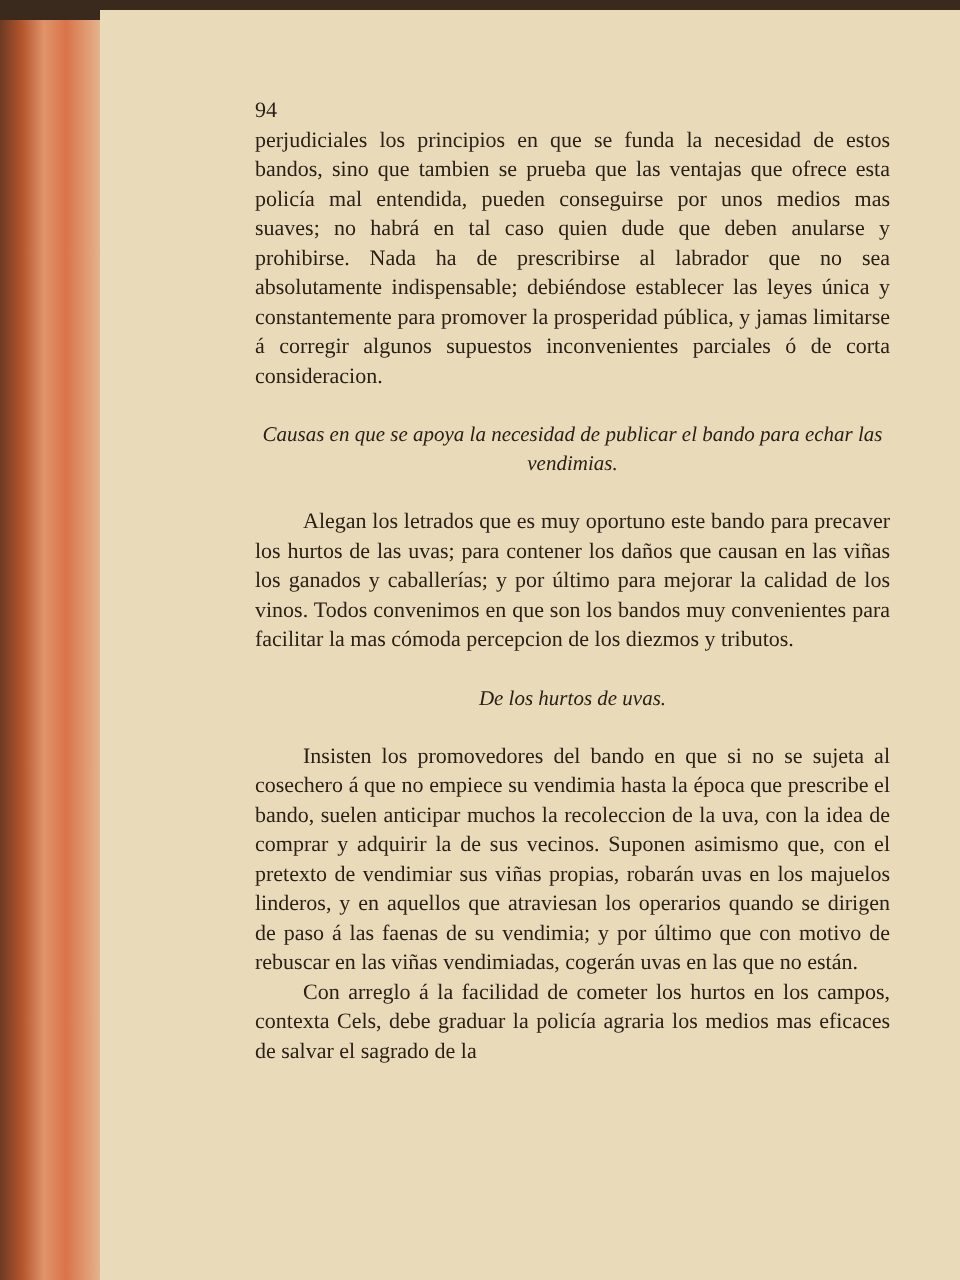94
perjudiciales los principios en que se funda la necesidad de estos bandos, sino que tambien se prueba que las ventajas que ofrece esta policía mal entendida, pueden conseguirse por unos medios mas suaves; no habrá en tal caso quien dude que deben anularse y prohibirse. Nada ha de prescribirse al labrador que no sea absolutamente indispensable; debiéndose establecer las leyes única y constantemente para promover la prosperidad pública, y jamas limitarse á corregir algunos supuestos inconvenientes parciales ó de corta consideracion.
Causas en que se apoya la necesidad de publicar el bando para echar las vendimias.
Alegan los letrados que es muy oportuno este bando para precaver los hurtos de las uvas; para contener los daños que causan en las viñas los ganados y caballerías; y por último para mejorar la calidad de los vinos. Todos convenimos en que son los bandos muy convenientes para facilitar la mas cómoda percepcion de los diezmos y tributos.
De los hurtos de uvas.
Insisten los promovedores del bando en que si no se sujeta al cosechero á que no empiece su vendimia hasta la época que prescribe el bando, suelen anticipar muchos la recoleccion de la uva, con la idea de comprar y adquirir la de sus vecinos. Suponen asimismo que, con el pretexto de vendimiar sus viñas propias, robarán uvas en los majuelos linderos, y en aquellos que atraviesan los operarios quando se dirigen de paso á las faenas de su vendimia; y por último que con motivo de rebuscar en las viñas vendimiadas, cogerán uvas en las que no están.
Con arreglo á la facilidad de cometer los hurtos en los campos, contexta Cels, debe graduar la policía agraria los medios mas eficaces de salvar el sagrado de la